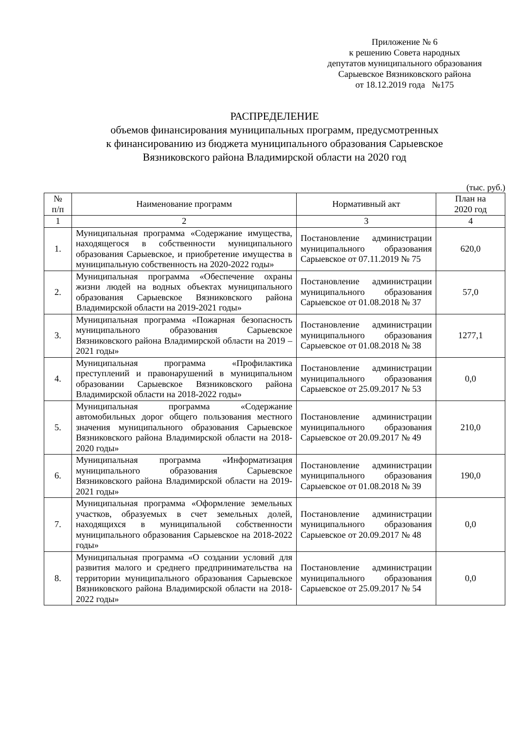Приложение № 6
к решению Совета народных
депутатов муниципального образования
Сарыевское Вязниковского района
от 18.12.2019 года №175
РАСПРЕДЕЛЕНИЕ
объемов финансирования муниципальных программ, предусмотренных
к финансированию из бюджета муниципального образования Сарыевское
Вязниковского района Владимирской области на 2020 год
(тыс. руб.)
| № п/п | Наименование программ | Нормативный акт | План на 2020 год |
| --- | --- | --- | --- |
| 1 | 2 | 3 | 4 |
| 1. | Муниципальная программа «Содержание имущества, находящегося в собственности муниципального образования Сарыевское, и приобретение имущества в муниципальную собственность на 2020-2022 годы» | Постановление администрации муниципального образования Сарыевское от 07.11.2019 № 75 | 620,0 |
| 2. | Муниципальная программа «Обеспечение охраны жизни людей на водных объектах муниципального образования Сарыевское Вязниковского района Владимирской области на 2019-2021 годы» | Постановление администрации муниципального образования Сарыевское от 01.08.2018 № 37 | 57,0 |
| 3. | Муниципальная программа «Пожарная безопасность муниципального образования Сарыевское Вязниковского района Владимирской области на 2019 – 2021 годы» | Постановление администрации муниципального образования Сарыевское от 01.08.2018 № 38 | 1277,1 |
| 4. | Муниципальная программа «Профилактика преступлений и правонарушений в муниципальном образовании Сарыевское Вязниковского района Владимирской области на 2018-2022 годы» | Постановление администрации муниципального образования Сарыевское от 25.09.2017 № 53 | 0,0 |
| 5. | Муниципальная программа «Содержание автомобильных дорог общего пользования местного значения муниципального образования Сарыевское Вязниковского района Владимирской области на 2018-2020 годы» | Постановление администрации муниципального образования Сарыевское от 20.09.2017 № 49 | 210,0 |
| 6. | Муниципальная программа «Информатизация муниципального образования Сарыевское Вязниковского района Владимирской области на 2019-2021 годы» | Постановление администрации муниципального образования Сарыевское от 01.08.2018 № 39 | 190,0 |
| 7. | Муниципальная программа «Оформление земельных участков, образуемых в счет земельных долей, находящихся в муниципальной собственности муниципального образования Сарыевское на 2018-2022 годы» | Постановление администрации муниципального образования Сарыевское от 20.09.2017 № 48 | 0,0 |
| 8. | Муниципальная программа «О создании условий для развития малого и среднего предпринимательства на территории муниципального образования Сарыевское Вязниковского района Владимирской области на 2018-2022 годы» | Постановление администрации муниципального образования Сарыевское от 25.09.2017 № 54 | 0,0 |